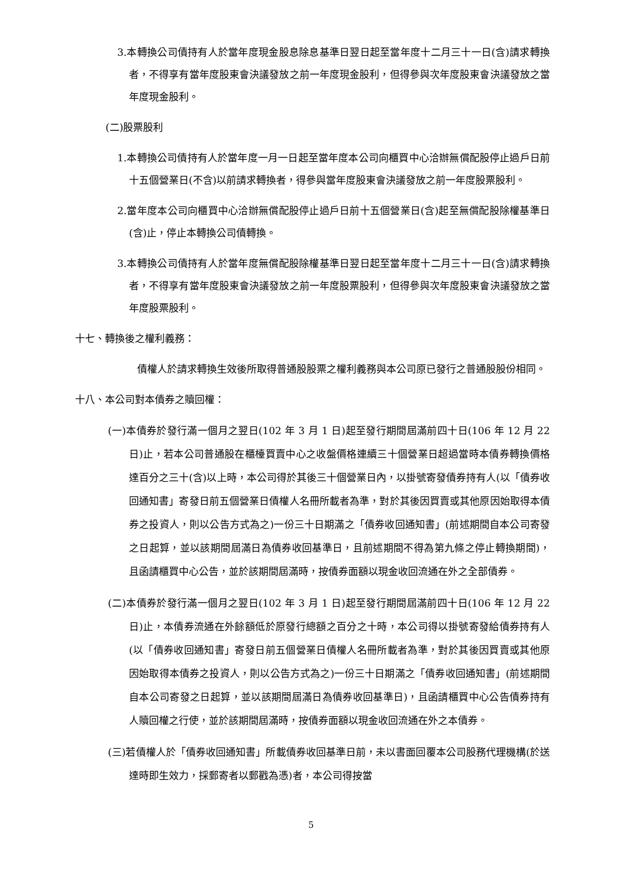3.本轉換公司債持有人於當年度現金股息除息基準日翌日起至當年度十二月三十一日(含)請求轉換者，不得享有當年度股東會決議發放之前一年度現金股利，但得參與次年度股東會決議發放之當年度現金股利。
(二)股票股利
1.本轉換公司債持有人於當年度一月一日起至當年度本公司向櫃買中心洽辦無償配股停止過戶日前十五個營業日(不含)以前請求轉換者，得參與當年度股東會決議發放之前一年度股票股利。
2.當年度本公司向櫃買中心洽辦無償配股停止過戶日前十五個營業日(含)起至無償配股除權基準日(含)止，停止本轉換公司債轉換。
3.本轉換公司債持有人於當年度無償配股除權基準日翌日起至當年度十二月三十一日(含)請求轉換者，不得享有當年度股東會決議發放之前一年度股票股利，但得參與次年度股東會決議發放之當年度股票股利。
十七、轉換後之權利義務：
債權人於請求轉換生效後所取得普通股股票之權利義務與本公司原已發行之普通股股份相同。
十八、本公司對本債券之贖回權：
(一)本債券於發行滿一個月之翌日(102 年 3 月 1 日)起至發行期間屆滿前四十日(106 年 12 月 22 日)止，若本公司普通股在櫃檯買賣中心之收盤價格連續三十個營業日超過當時本債券轉換價格達百分之三十(含)以上時，本公司得於其後三十個營業日內，以掛號寄發債券持有人(以「債券收回通知書」寄發日前五個營業日債權人名冊所載者為準，對於其後因買賣或其他原因始取得本債券之投資人，則以公告方式為之)一份三十日期滿之「債券收回通知書」(前述期間自本公司寄發之日起算，並以該期間屆滿日為債券收回基準日，且前述期間不得為第九條之停止轉換期間)，且函請櫃買中心公告，並於該期間屆滿時，按債券面額以現金收回流通在外之全部債券。
(二)本債券於發行滿一個月之翌日(102 年 3 月 1 日)起至發行期間屆滿前四十日(106 年 12 月 22 日)止，本債券流通在外餘額低於原發行總額之百分之十時，本公司得以掛號寄發給債券持有人(以「債券收回通知書」寄發日前五個營業日債權人名冊所載者為準，對於其後因買賣或其他原因始取得本債券之投資人，則以公告方式為之)一份三十日期滿之「債券收回通知書」(前述期間自本公司寄發之日起算，並以該期間屆滿日為債券收回基準日)，且函請櫃買中心公告債券持有人贖回權之行使，並於該期間屆滿時，按債券面額以現金收回流通在外之本債券。
(三)若債權人於「債券收回通知書」所載債券收回基準日前，未以書面回覆本公司股務代理機構(於送達時即生效力，採郵寄者以郵戳為憑)者，本公司得按當
5